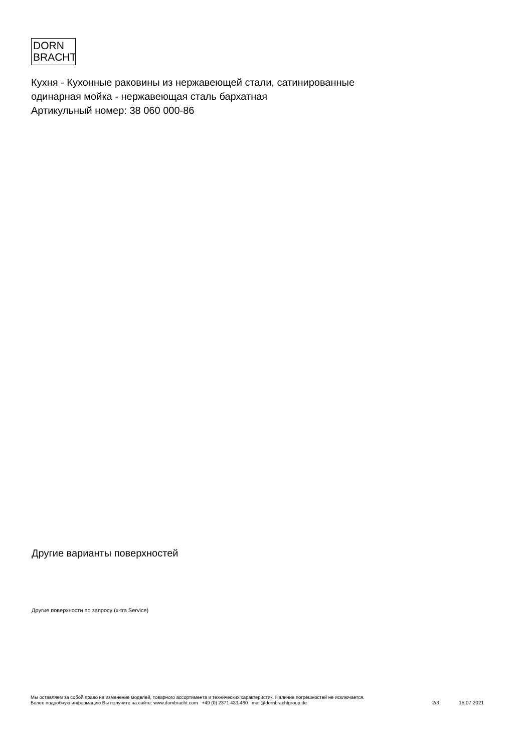DORN
BRACHT
Кухня - Кухонные раковины из нержавеющей стали, сатинированные
одинарная мойка - нержавеющая сталь бархатная
Артикульный номер: 38 060 000-86
Другие варианты поверхностей
Другие поверхности по запросу (x-tra Service)
Мы оставляем за собой право на изменение моделей, товарного ассортимента и технических характеристик. Наличие погрешностей не исключается.
Более подробную информацию Вы получите на сайте: www.dornbracht.com +49 (0) 2371 433-460 mail@dornbrachtgroup.de
2/3 15.07.2021